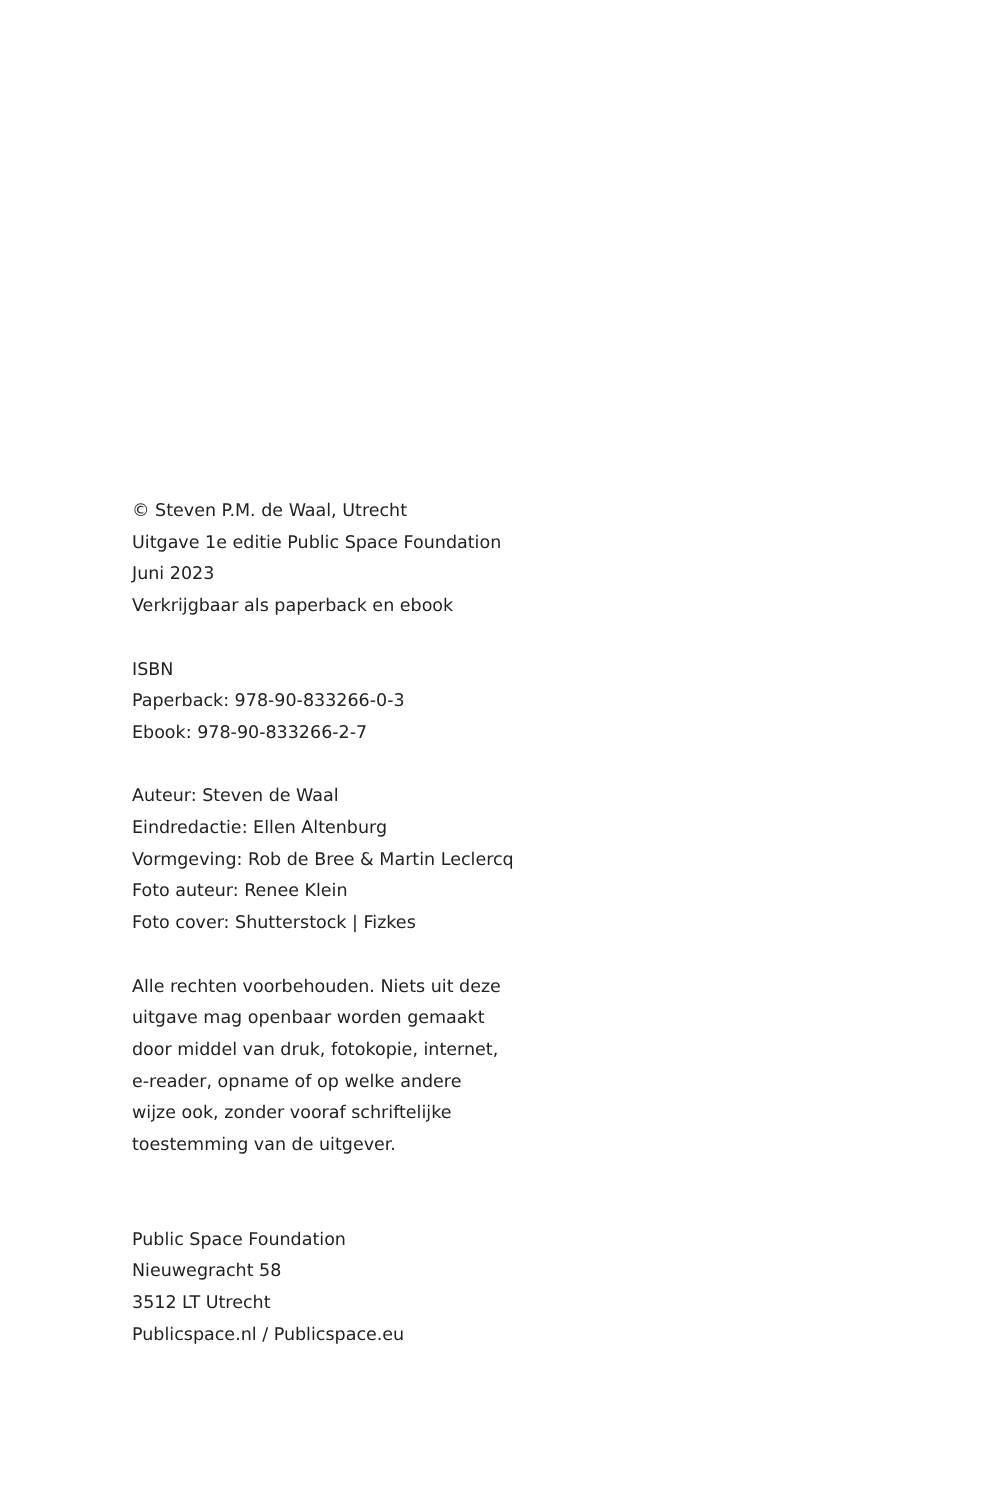© Steven P.M. de Waal, Utrecht
Uitgave 1e editie Public Space Foundation
Juni 2023
Verkrijgbaar als paperback en ebook
ISBN
Paperback: 978-90-833266-0-3
Ebook: 978-90-833266-2-7
Auteur: Steven de Waal
Eindredactie: Ellen Altenburg
Vormgeving: Rob de Bree & Martin Leclercq
Foto auteur: Renee Klein
Foto cover: Shutterstock | Fizkes
Alle rechten voorbehouden. Niets uit deze
uitgave mag openbaar worden gemaakt
door middel van druk, fotokopie, internet,
e-reader, opname of op welke andere
wijze ook, zonder vooraf schriftelijke
toestemming van de uitgever.
Public Space Foundation
Nieuwegracht 58
3512 LT Utrecht
Publicspace.nl / Publicspace.eu